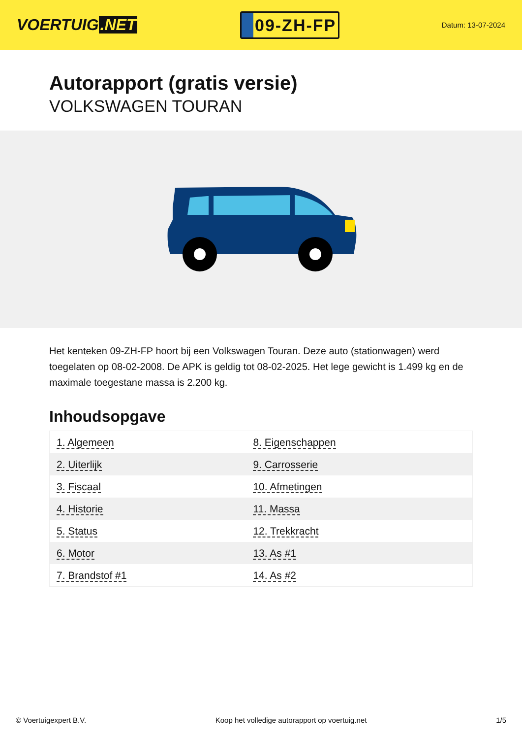VOERTUIG.NET
09-ZH-FP
Datum: 13-07-2024
Autorapport (gratis versie)
VOLKSWAGEN TOURAN
Het kenteken 09-ZH-FP hoort bij een Volkswagen Touran. Deze auto (stationwagen) werd toegelaten op 08-02-2008. De APK is geldig tot 08-02-2025. Het lege gewicht is 1.499 kg en de maximale toegestane massa is 2.200 kg.
Inhoudsopgave
| 1. Algemeen | 8. Eigenschappen |
| 2. Uiterlijk | 9. Carrosserie |
| 3. Fiscaal | 10. Afmetingen |
| 4. Historie | 11. Massa |
| 5. Status | 12. Trekkracht |
| 6. Motor | 13. As #1 |
| 7. Brandstof #1 | 14. As #2 |
© Voertuigexpert B.V. Koop het volledige autorapport op voertuig.net 1/5